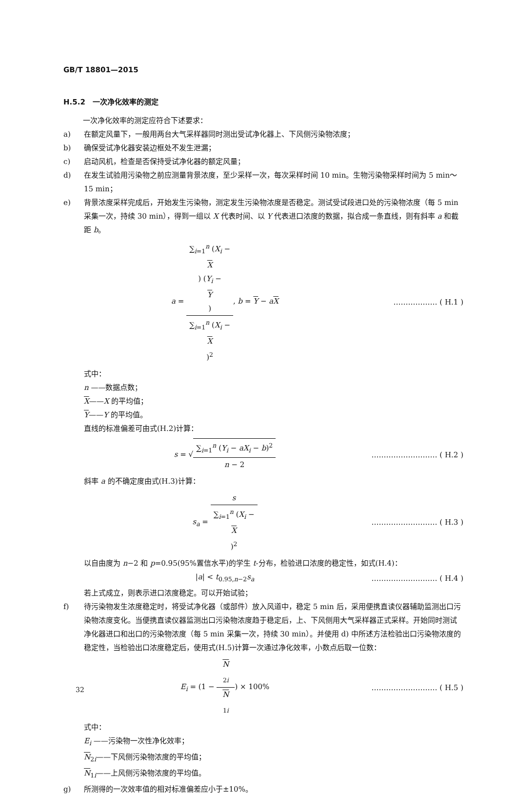GB/T 18801—2015
H.5.2　一次净化效率的测定
一次净化效率的测定应符合下述要求：
a) 在额定风量下，一般用两台大气采样器同时测出受试净化器上、下风侧污染物浓度；
b) 确保受试净化器安装边框处不发生泄漏；
c) 启动风机，检查是否保持受试净化器的额定风量；
d) 在发生试验用污染物之前应测量背景浓度，至少采样一次，每次采样时间 10 min。生物污染物采样时间为 5 min～15 min；
e) 背景浓度采样完成后，开始发生污染物，测定发生污染物浓度是否稳定。测试受试段进口处的污染物浓度（每 5 min 采集一次，持续 30 min），得到一组以 X 代表时间、以 Y 代表进口浓度的数据，拟合成一条直线，则有斜率 a 和截距 b。
a = ∑<sub>i=1</sub><sup>n</sup> (X<sub>i</sub> −
X) (Y<sub>i</sub> −
Y) ∑<sub>i=1</sub><sup>n</sup> (X<sub>i</sub> −
X)<sup>2</sup>, b = Y − aX
……………… ( H.1 )
式中：
n ——数据点数；
X——X 的平均值；
Y——Y 的平均值。
直线的标准偏差可由式(H.2)计算：
s = √∑<sub>i=1</sub><sup>n</sup> (Y<sub>i</sub> − aX<sub>i</sub> − b)<sup>2</sup> n − 2
……………………… ( H.2 )
斜率 a 的不确定度由式(H.3)计算：
s<sub>a</sub> = s ∑<sub>i=1</sub><sup>n</sup> (X<sub>i</sub> −
X)<sup>2</sup>
……………………… ( H.3 )
以自由度为 n−2 和 p=0.95(95%置信水平)的学生 t-分布，检验进口浓度的稳定性，如式(H.4)：
|a| < t<sub>0.95,n−2</sub>s<sub>a</sub> ……………………… ( H.4 )
若上式成立，则表示进口浓度稳定。可以开始试验；
f) 待污染物发生浓度稳定时，将受试净化器（或部件）放入风道中，稳定 5 min 后，采用便携直读仪器辅助监测出口污染物浓度变化。当便携直读仪器监测出口污染物浓度趋于稳定后，上、下风侧用大气采样器正式采样。开始同时测试净化器进口和出口的污染物浓度（每 5 min 采集一次，持续 30 min）。并使用 d) 中所述方法检验出口污染物浓度的稳定性，当检验出口浓度稳定后，使用式(H.5)计算一次通过净化效率，小数点后取一位数：
E<sub>i</sub> = (1 − N
<sub>2i</sub> N
<sub>1i</sub>) × 100%
……………………… ( H.5 )
式中：
E<sub>i</sub> ——污染物一次性净化效率；
N<sub>2i</sub>——下风侧污染物浓度的平均值；
N<sub>1i</sub>——上风侧污染物浓度的平均值。
g) 所测得的一次效率值的相对标准偏差应小于±10%。
32